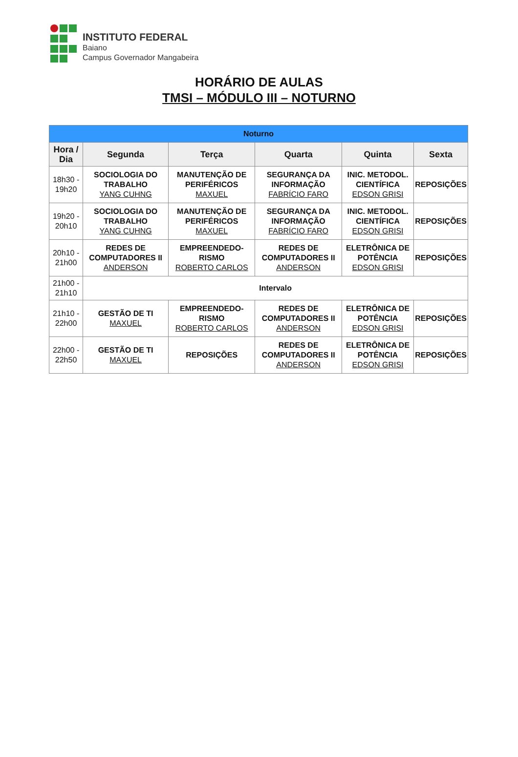INSTITUTO FEDERAL
Baiano
Campus Governador Mangabeira
HORÁRIO DE AULAS
TMSI – MÓDULO III – NOTURNO
| Noturno | | | | | |
| --- | --- | --- | --- | --- | --- |
| Hora / Dia | Segunda | Terça | Quarta | Quinta | Sexta |
| 18h30 - 19h20 | SOCIOLOGIA DO TRABALHO YANG CUHNG | MANUTENÇÃO DE PERIFÉRICOS MAXUEL | SEGURANÇA DA INFORMAÇÃO FABRÍCIO FARO | INIC. METODOL. CIENTÍFICA EDSON GRISI | REPOSIÇÕES |
| 19h20 - 20h10 | SOCIOLOGIA DO TRABALHO YANG CUHNG | MANUTENÇÃO DE PERIFÉRICOS MAXUEL | SEGURANÇA DA INFORMAÇÃO FABRÍCIO FARO | INIC. METODOL. CIENTÍFICA EDSON GRISI | REPOSIÇÕES |
| 20h10 - 21h00 | REDES DE COMPUTADORES II ANDERSON | EMPREENDEDO-RISMO ROBERTO CARLOS | REDES DE COMPUTADORES II ANDERSON | ELETRÔNICA DE POTÊNCIA EDSON GRISI | REPOSIÇÕES |
| 21h00 - 21h10 | Intervalo | | | | |
| 21h10 - 22h00 | GESTÃO DE TI MAXUEL | EMPREENDEDO-RISMO ROBERTO CARLOS | REDES DE COMPUTADORES II ANDERSON | ELETRÔNICA DE POTÊNCIA EDSON GRISI | REPOSIÇÕES |
| 22h00 - 22h50 | GESTÃO DE TI MAXUEL | REPOSIÇÕES | REDES DE COMPUTADORES II ANDERSON | ELETRÔNICA DE POTÊNCIA EDSON GRISI | REPOSIÇÕES |